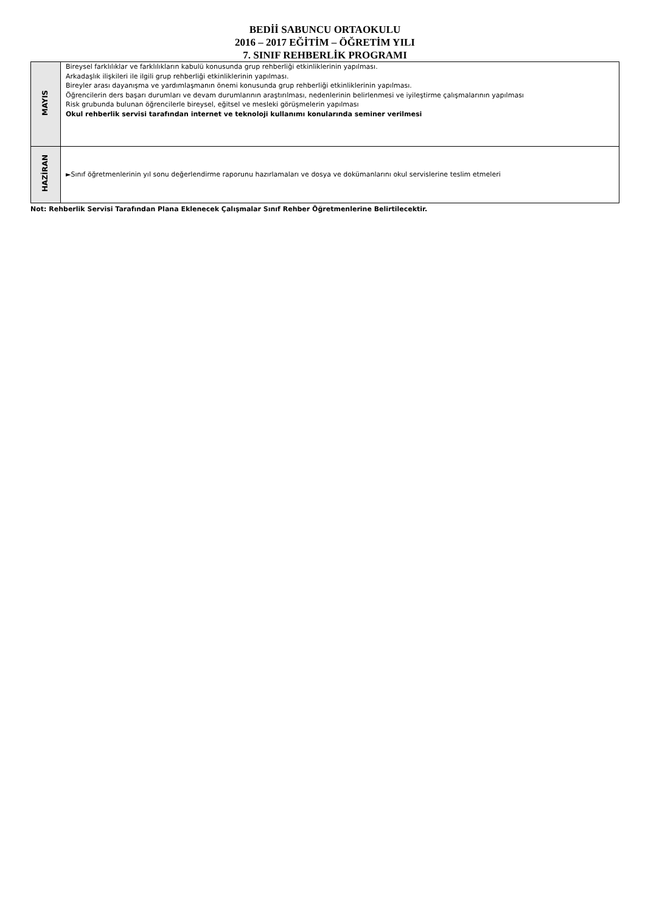BEDİİ SABUNCU ORTAOKULU
2016 – 2017 EĞİTİM – ÖĞRETİM YILI
7. SINIF REHBERLİK PROGRAMI
| MAYIS | Bireysel farklılıklar ve farklılıkların kabulü konusunda grup rehberliği etkinliklerinin yapılması. Arkadaşlık ilişkileri ile ilgili grup rehberliği etkinliklerinin yapılması. Bireyler arası dayanışma ve yardımlaşmanın önemi konusunda grup rehberliği etkinliklerinin yapılması. Öğrencilerin ders başarı durumları ve devam durumlarının araştırılması, nedenlerinin belirlenmesi ve iyileştirme çalışmalarının yapılması Risk grubunda bulunan öğrencilerle bireysel, eğitsel ve mesleki görüşmelerin yapılması Okul rehberlik servisi tarafından internet ve teknoloji kullanımı konularında seminer verilmesi |
| HAZİRAN | ►Sınıf öğretmenlerinin yıl sonu değerlendirme raporunu hazırlamaları ve dosya ve dokümanlarını okul servislerine teslim etmeleri |
Not: Rehberlik Servisi Tarafından Plana Eklenecek Çalışmalar Sınıf Rehber Öğretmenlerine Belirtilecektir.